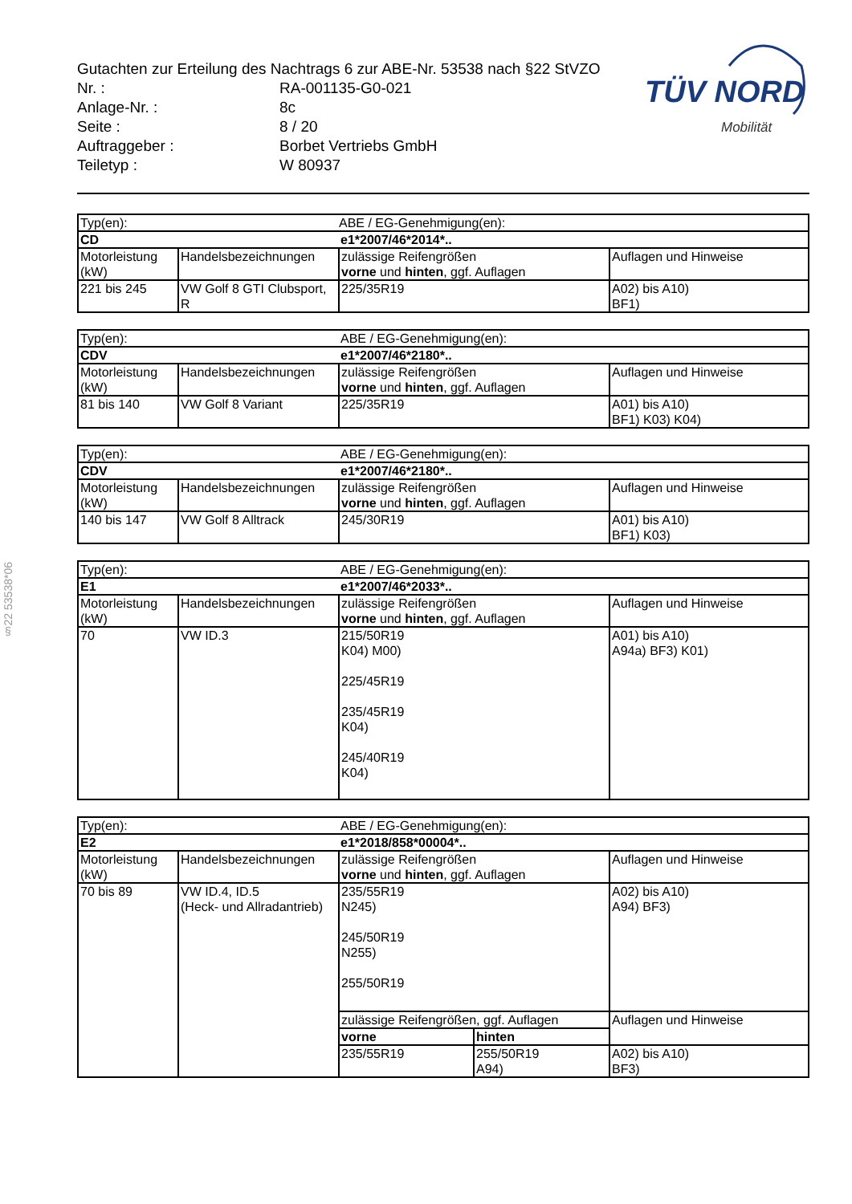§22 53538*06
TÜV NORD
Mobilität
Gutachten zur Erteilung des Nachtrags 6 zur ABE-Nr. 53538 nach §22 StVZO
| Nr. : | RA-001135-G0-021 |
| Anlage-Nr. : | 8c |
| Seite : | 8 / 20 |
| Auftraggeber : | Borbet Vertriebs GmbH |
| Teiletyp : | W 80937 |
| Typ(en): | | ABE / EG-Genehmigung(en): | |
| CD | | e1*2007/46*2014*.. | |
| Motorleistung (kW) | Handelsbezeichnungen | zulässige Reifengrößen vorne und hinten , ggf. Auflagen | Auflagen und Hinweise |
| 221 bis 245 | VW Golf 8 GTI Clubsport, R | 225/35R19 | A02) bis A10) BF1) |
| Typ(en): | | ABE / EG-Genehmigung(en): | |
| CDV | | e1*2007/46*2180*.. | |
| Motorleistung (kW) | Handelsbezeichnungen | zulässige Reifengrößen vorne und hinten , ggf. Auflagen | Auflagen und Hinweise |
| 81 bis 140 | VW Golf 8 Variant | 225/35R19 | A01) bis A10) BF1) K03) K04) |
| Typ(en): | | ABE / EG-Genehmigung(en): | |
| CDV | | e1*2007/46*2180*.. | |
| Motorleistung (kW) | Handelsbezeichnungen | zulässige Reifengrößen vorne und hinten , ggf. Auflagen | Auflagen und Hinweise |
| 140 bis 147 | VW Golf 8 Alltrack | 245/30R19 | A01) bis A10) BF1) K03) |
| Typ(en): | | ABE / EG-Genehmigung(en): | |
| E1 | | e1*2007/46*2033*.. | |
| Motorleistung (kW) | Handelsbezeichnungen | zulässige Reifengrößen vorne und hinten , ggf. Auflagen | Auflagen und Hinweise |
| 70 | VW ID.3 | 215/50R19 K04) M00) 225/45R19 235/45R19 K04) 245/40R19 K04) | A01) bis A10) A94a) BF3) K01) |
| Typ(en): | | ABE / EG-Genehmigung(en): | | |
| E2 | | e1*2018/858*00004*.. | | |
| Motorleistung (kW) | Handelsbezeichnungen | zulässige Reifengrößen vorne und hinten , ggf. Auflagen | | Auflagen und Hinweise |
| 70 bis 89 | VW ID.4, ID.5 (Heck- und Allradantrieb) | 235/55R19 N245) 245/50R19 N255) 255/50R19 | | A02) bis A10) A94) BF3) |
| | | zulässige Reifengrößen, ggf. Auflagen | | Auflagen und Hinweise |
| | | vorne | hinten | |
| | | 235/55R19 | 255/50R19 A94) | A02) bis A10) BF3) |